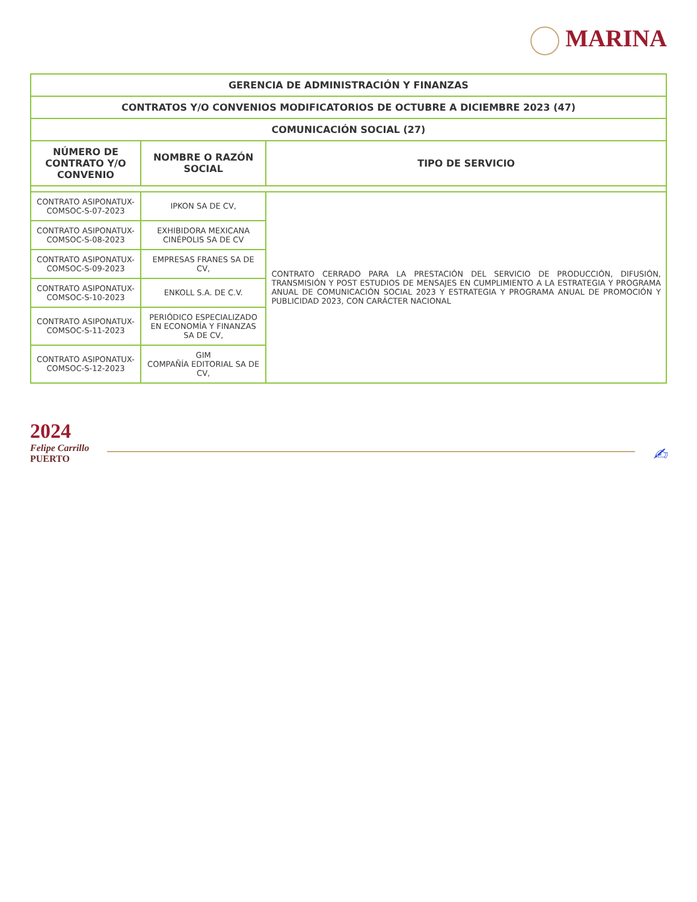MARINA
| GERENCIA DE ADMINISTRACIÓN Y FINANZAS | | |
| --- | --- | --- |
| CONTRATOS Y/O CONVENIOS MODIFICATORIOS DE OCTUBRE A DICIEMBRE 2023 (47) | | |
| COMUNICACIÓN SOCIAL (27) | | |
| NÚMERO DE CONTRATO Y/O CONVENIO | NOMBRE O RAZÓN SOCIAL | TIPO DE SERVICIO |
| CONTRATO ASIPONATUX-COMSOC-S-07-2023 | IPKON SA DE CV, | CONTRATO CERRADO PARA LA PRESTACIÓN DEL SERVICIO DE PRODUCCIÓN, DIFUSIÓN, TRANSMISIÓN Y POST ESTUDIOS DE MENSAJES EN CUMPLIMIENTO A LA ESTRATEGIA Y PROGRAMA ANUAL DE COMUNICACIÓN SOCIAL 2023 Y ESTRATEGIA Y PROGRAMA ANUAL DE PROMOCIÓN Y PUBLICIDAD 2023, CON CARÁCTER NACIONAL |
| CONTRATO ASIPONATUX-COMSOC-S-08-2023 | EXHIBIDORA MEXICANA CINÉPOLIS SA DE CV | |
| CONTRATO ASIPONATUX-COMSOC-S-09-2023 | EMPRESAS FRANES SA DE CV, | |
| CONTRATO ASIPONATUX-COMSOC-S-10-2023 | ENKOLL S.A. DE C.V. | |
| CONTRATO ASIPONATUX-COMSOC-S-11-2023 | PERIÓDICO ESPECIALIZADO EN ECONOMÍA Y FINANZAS SA DE CV, | |
| CONTRATO ASIPONATUX-COMSOC-S-12-2023 | GIM COMPAÑÍA EDITORIAL SA DE CV, | |
2024
Felipe Carrillo
PUERTO
✍